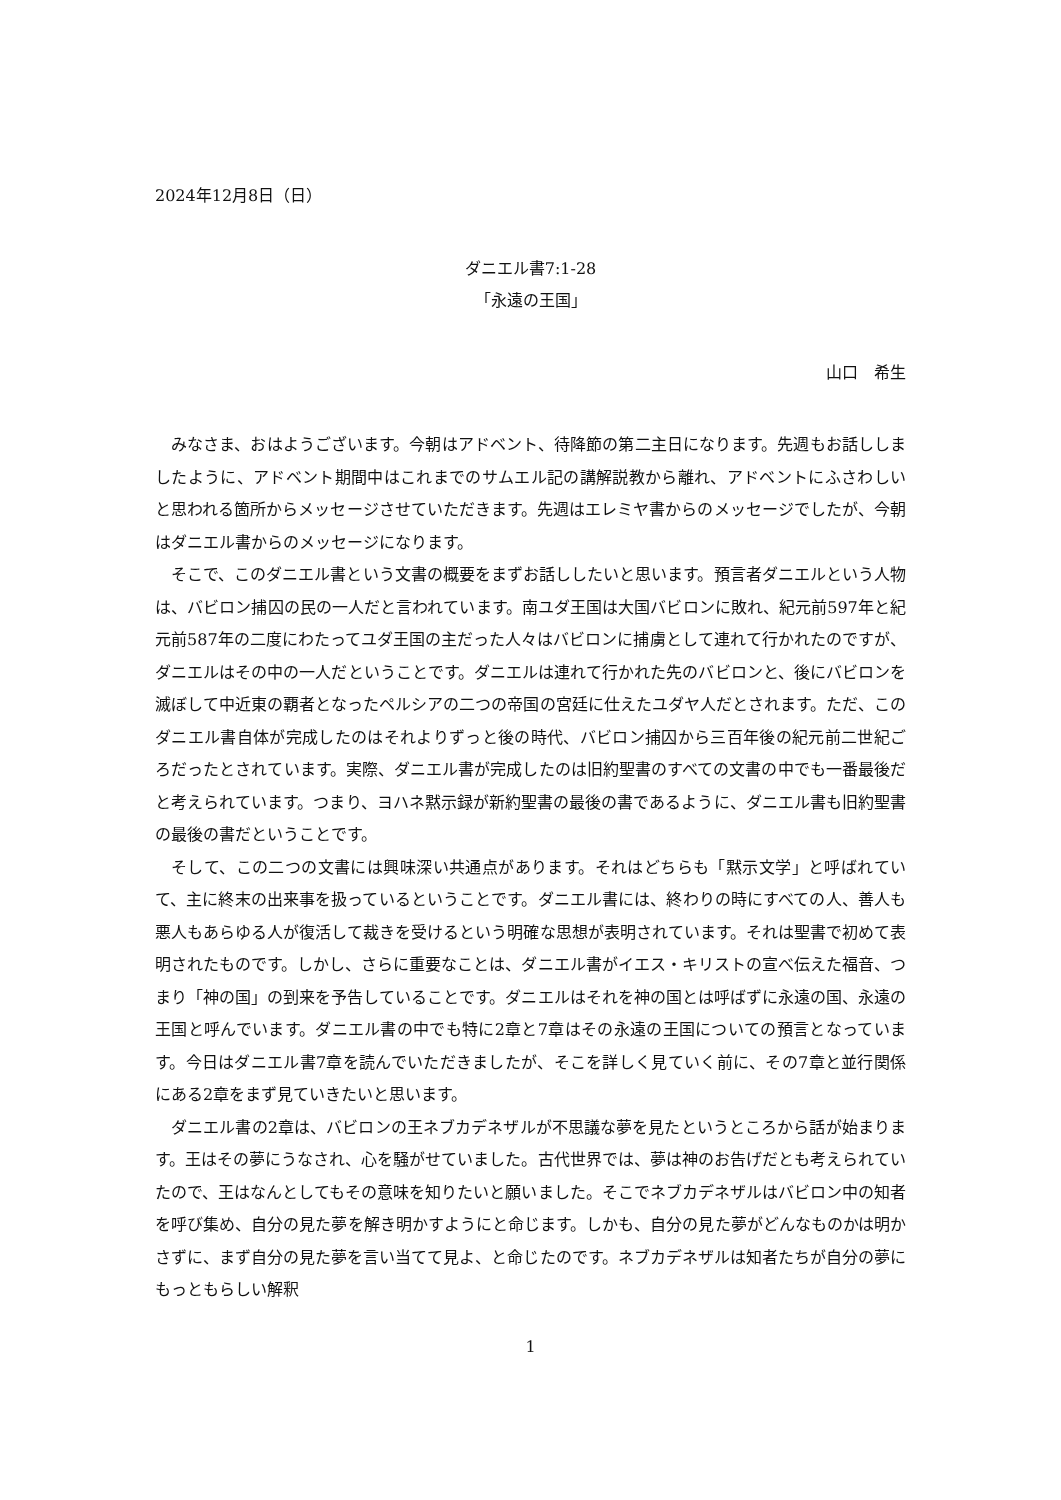2024年12月8日（日）
ダニエル書7:1-28
「永遠の王国」
山口　希生
みなさま、おはようございます。今朝はアドベント、待降節の第二主日になります。先週もお話ししましたように、アドベント期間中はこれまでのサムエル記の講解説教から離れ、アドベントにふさわしいと思われる箇所からメッセージさせていただきます。先週はエレミヤ書からのメッセージでしたが、今朝はダニエル書からのメッセージになります。
そこで、このダニエル書という文書の概要をまずお話ししたいと思います。預言者ダニエルという人物は、バビロン捕囚の民の一人だと言われています。南ユダ王国は大国バビロンに敗れ、紀元前597年と紀元前587年の二度にわたってユダ王国の主だった人々はバビロンに捕虜として連れて行かれたのですが、ダニエルはその中の一人だということです。ダニエルは連れて行かれた先のバビロンと、後にバビロンを滅ぼして中近東の覇者となったペルシアの二つの帝国の宮廷に仕えたユダヤ人だとされます。ただ、このダニエル書自体が完成したのはそれよりずっと後の時代、バビロン捕囚から三百年後の紀元前二世紀ごろだったとされています。実際、ダニエル書が完成したのは旧約聖書のすべての文書の中でも一番最後だと考えられています。つまり、ヨハネ黙示録が新約聖書の最後の書であるように、ダニエル書も旧約聖書の最後の書だということです。
そして、この二つの文書には興味深い共通点があります。それはどちらも「黙示文学」と呼ばれていて、主に終末の出来事を扱っているということです。ダニエル書には、終わりの時にすべての人、善人も悪人もあらゆる人が復活して裁きを受けるという明確な思想が表明されています。それは聖書で初めて表明されたものです。しかし、さらに重要なことは、ダニエル書がイエス・キリストの宣べ伝えた福音、つまり「神の国」の到来を予告していることです。ダニエルはそれを神の国とは呼ばずに永遠の国、永遠の王国と呼んでいます。ダニエル書の中でも特に2章と7章はその永遠の王国についての預言となっています。今日はダニエル書7章を読んでいただきましたが、そこを詳しく見ていく前に、その7章と並行関係にある2章をまず見ていきたいと思います。
ダニエル書の2章は、バビロンの王ネブカデネザルが不思議な夢を見たというところから話が始まります。王はその夢にうなされ、心を騒がせていました。古代世界では、夢は神のお告げだとも考えられていたので、王はなんとしてもその意味を知りたいと願いました。そこでネブカデネザルはバビロン中の知者を呼び集め、自分の見た夢を解き明かすようにと命じます。しかも、自分の見た夢がどんなものかは明かさずに、まず自分の見た夢を言い当てて見よ、と命じたのです。ネブカデネザルは知者たちが自分の夢にもっともらしい解釈
1